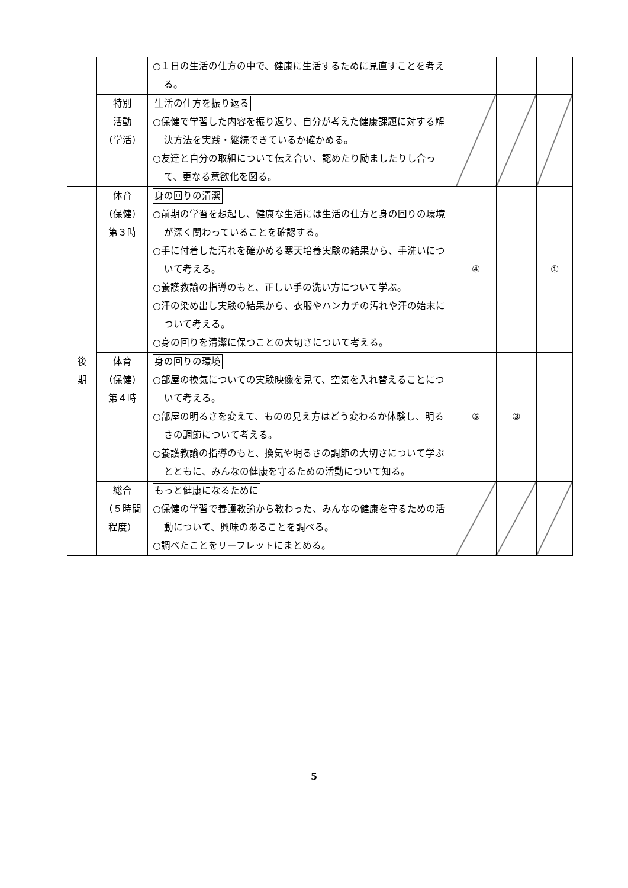| | | ○１日の生活の仕方の中で、健康に生活するために見直すことを考える。 | | | |
| | 特別 活動 （学活） | 生活の仕方を振り返る ○保健で学習した内容を振り返り、自分が考えた健康課題に対する解決方法を実践・継続できているか確かめる。 ○友達と自分の取組について伝え合い、認めたり励ましたりし合って、更なる意欲化を図る。 | | | |
| 後 期 | 体育 （保健） 第３時 | 身の回りの清潔 ○前期の学習を想起し、健康な生活には生活の仕方と身の回りの環境が深く関わっていることを確認する。 ○手に付着した汚れを確かめる寒天培養実験の結果から、手洗いについて考える。 ○養護教諭の指導のもと、正しい手の洗い方について学ぶ。 ○汗の染め出し実験の結果から、衣服やハンカチの汚れや汗の始末について考える。 ○身の回りを清潔に保つことの大切さについて考える。 | ④ | | ① |
| | 体育 （保健） 第４時 | 身の回りの環境 ○部屋の換気についての実験映像を見て、空気を入れ替えることについて考える。 ○部屋の明るさを変えて、ものの見え方はどう変わるか体験し、明るさの調節について考える。 ○養護教諭の指導のもと、換気や明るさの調節の大切さについて学ぶとともに、みんなの健康を守るための活動について知る。 | ⑤ | ③ | |
| | 総合 （５時間 程度） | もっと健康になるために ○保健の学習で養護教諭から教わった、みんなの健康を守るための活動について、興味のあることを調べる。 ○調べたことをリーフレットにまとめる。 | | | |
5